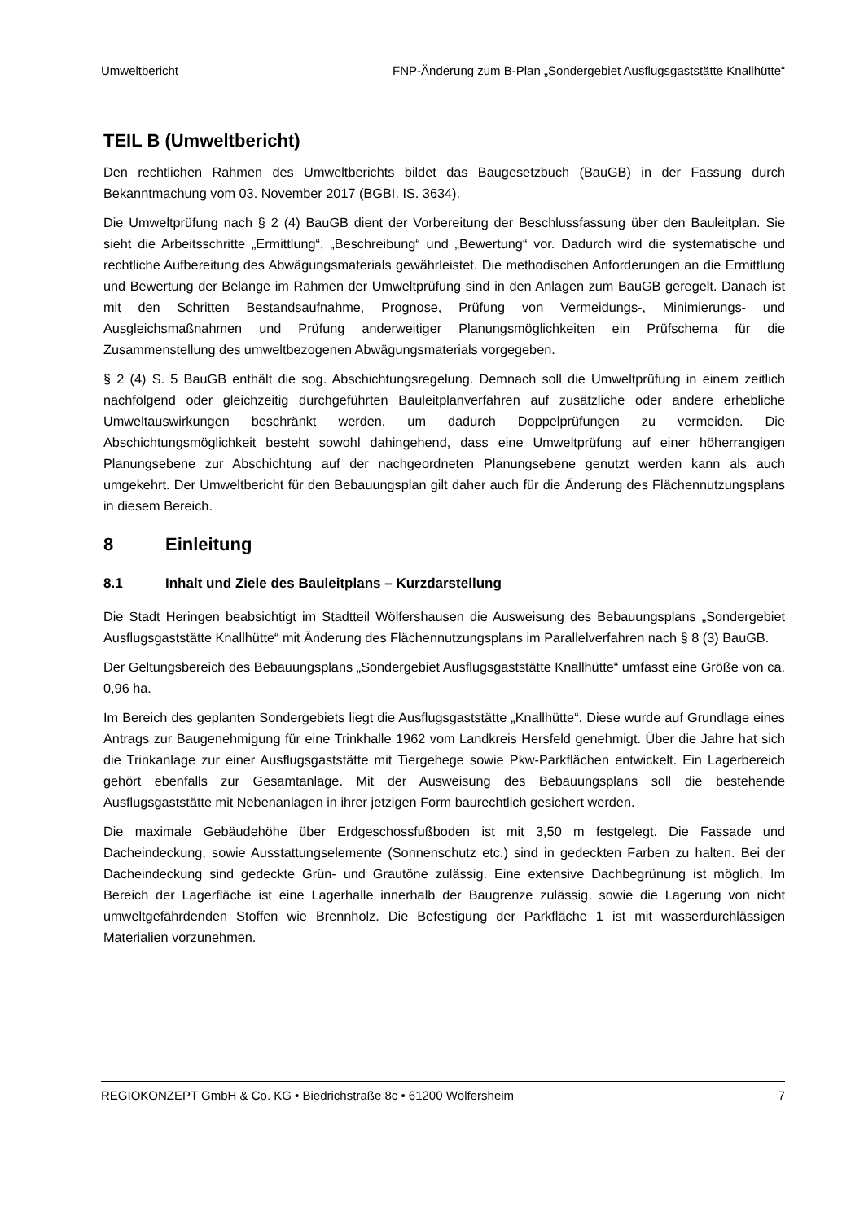Umweltbericht FNP-Änderung zum B-Plan „Sondergebiet Ausflugsgaststätte Knallhütte“
TEIL B (Umweltbericht)
Den rechtlichen Rahmen des Umweltberichts bildet das Baugesetzbuch (BauGB) in der Fassung durch Bekanntmachung vom 03. November 2017 (BGBI. IS. 3634).
Die Umweltprüfung nach § 2 (4) BauGB dient der Vorbereitung der Beschlussfassung über den Bauleitplan. Sie sieht die Arbeitsschritte „Ermittlung“, „Beschreibung“ und „Bewertung“ vor. Dadurch wird die systematische und rechtliche Aufbereitung des Abwägungsmaterials gewährleistet. Die methodischen Anforderungen an die Ermittlung und Bewertung der Belange im Rahmen der Umweltprüfung sind in den Anlagen zum BauGB geregelt. Danach ist mit den Schritten Bestandsaufnahme, Prognose, Prüfung von Vermeidungs-, Minimierungs- und Ausgleichsmaßnahmen und Prüfung anderweitiger Planungsmöglichkeiten ein Prüfschema für die Zusammenstellung des umweltbezogenen Abwägungsmaterials vorgegeben.
§ 2 (4) S. 5 BauGB enthält die sog. Abschichtungsregelung. Demnach soll die Umweltprüfung in einem zeitlich nachfolgend oder gleichzeitig durchgeführten Bauleitplanverfahren auf zusätzliche oder andere erhebliche Umweltauswirkungen beschränkt werden, um dadurch Doppelprüfungen zu vermeiden. Die Abschichtungsmöglichkeit besteht sowohl dahingehend, dass eine Umweltprüfung auf einer höherrangigen Planungsebene zur Abschichtung auf der nachgeordneten Planungsebene genutzt werden kann als auch umgekehrt. Der Umweltbericht für den Bebauungsplan gilt daher auch für die Änderung des Flächennutzungsplans in diesem Bereich.
8 Einleitung
8.1 Inhalt und Ziele des Bauleitplans – Kurzdarstellung
Die Stadt Heringen beabsichtigt im Stadtteil Wölfershausen die Ausweisung des Bebauungsplans „Sondergebiet Ausflugsgaststätte Knallhütte“ mit Änderung des Flächennutzungsplans im Parallelverfahren nach § 8 (3) BauGB.
Der Geltungsbereich des Bebauungsplans „Sondergebiet Ausflugsgaststätte Knallhütte“ umfasst eine Größe von ca. 0,96 ha.
Im Bereich des geplanten Sondergebiets liegt die Ausflugsgaststätte „Knallhütte“. Diese wurde auf Grundlage eines Antrags zur Baugenehmigung für eine Trinkhalle 1962 vom Landkreis Hersfeld genehmigt. Über die Jahre hat sich die Trinkanlage zur einer Ausflugsgaststätte mit Tiergehege sowie Pkw-Parkflächen entwickelt. Ein Lagerbereich gehört ebenfalls zur Gesamtanlage. Mit der Ausweisung des Bebauungsplans soll die bestehende Ausflugsgaststätte mit Nebenanlagen in ihrer jetzigen Form baurechtlich gesichert werden.
Die maximale Gebäudehöhe über Erdgeschossfußboden ist mit 3,50 m festgelegt. Die Fassade und Dacheindeckung, sowie Ausstattungselemente (Sonnenschutz etc.) sind in gedeckten Farben zu halten. Bei der Dacheindeckung sind gedeckte Grün- und Grautöne zulässig. Eine extensive Dachbegrünung ist möglich. Im Bereich der Lagerfläche ist eine Lagerhalle innerhalb der Baugrenze zulässig, sowie die Lagerung von nicht umweltgefährdenden Stoffen wie Brennholz. Die Befestigung der Parkfläche 1 ist mit wasserdurchlässigen Materialien vorzunehmen.
REGIOKONZEPT GmbH & Co. KG • Biedrichstraße 8c • 61200 Wölfersheim 7